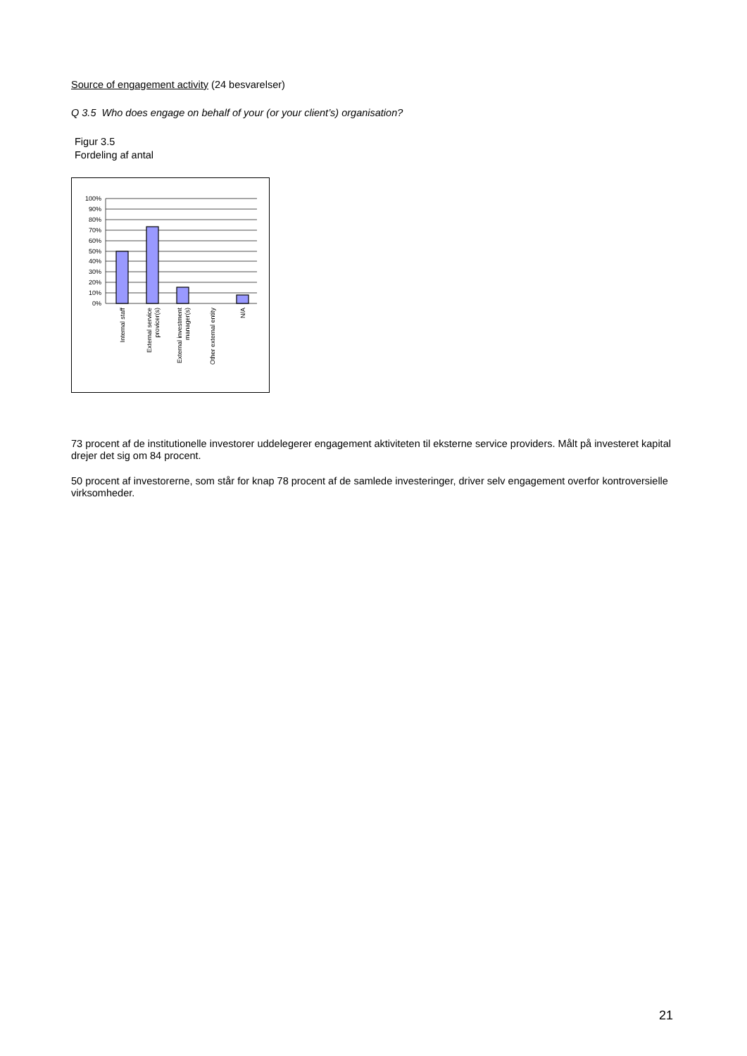Source of engagement activity (24 besvarelser)
Q 3.5 Who does engage on behalf of your (or your client’s) organisation?
Figur 3.5
Fordeling af antal
100%
90%
80%
70%
60%
50%
40%
30%
20%
10%
0%
Internal staff
External service
provicer(s)
External investment
manager(s)
Other external entity
N/A
73 procent af de institutionelle investorer uddelegerer engagement aktiviteten til eksterne service providers. Målt på investeret kapital drejer det sig om 84 procent.
50 procent af investorerne, som står for knap 78 procent af de samlede investeringer, driver selv engagement overfor kontroversielle virksomheder.
21